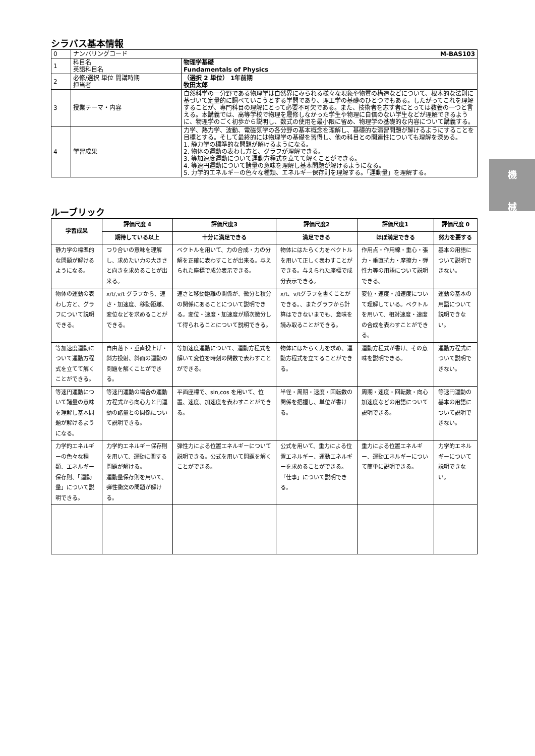シラバス基本情報
| 0 | ナンバリングコード M-BAS103 | |
| 1 | 科目名 英語科目名 | 物理学基礎 Fundamentals of Physics |
| 2 | 必修/選択 単位 開講時期 担当者 | （選択 2 単位） 1年前期 牧田太郎 |
| 3 | 授業テーマ・内容 | 自然科学の一分野である物理学は自然界にみられる様々な現象や物質の構造などについて、根本的な法則に基づいて定量的に調べていこうとする学問であり、理工学の基礎のひとつでもある。したがってこれを理解することが、専門科目の理解にとって必要不可欠である。また、技術者を志す者にとっては教養の一つと言える。本講義では、高等学校で物理を履修しなかった学生や物理に自信のない学生などが理解できるように、物理学のごく初歩から説明し、数式の使用を最小限に留め、物理学の基礎的な内容について講義する。 |
| 4 | 学習成果 | 力学、熱力学、波動、電磁気学の各分野の基本概念を理解し、基礎的な演習問題が解けるようにすることを目標とする。そして最終的には物理学の基礎を習得し、他の科目との関連性についても理解を深める。 1. 静力学の標準的な問題が解けるようになる。 2. 物体の運動の表わし方と、グラフが理解できる。 3. 等加速度運動について運動方程式を立てて解くことができる。 4. 等速円運動について諸量の意味を理解し基本問題が解けるようになる。 5. 力学的エネルギーの色々な種類、エネルギー保存則を理解する。「運動量」を理解する。 |
ルーブリック
| 学習成果 | 評価尺度 4 | 評価尺度3 | 評価尺度2 | 評価尺度1 | 評価尺度 0 |
| --- | --- | --- | --- | --- | --- |
| | 期待している以上 | 十分に満足できる | 満足できる | ほぼ満足できる | 努力を要する |
| 静力学の標準的な問題が解けるようになる。 | つり合いの意味を理解し、求めたい力の大きさと向きを求めることが出来る。 | ベクトルを用いて、力の合成・力の分解を正確に表わすことが出来る。与えられた座標で成分表示できる。 | 物体にはたらく力をベクトルを用いて正しく表わすことができる。与えられた座標で成分表示できる。 | 作用点・作用線・重心・張力・垂直抗力・摩擦力・弾性力等の用語について説明できる。 | 基本の用語について説明できない。 |
| 物体の運動の表わし方と、グラフについて説明できる。 | x/t/,v/t グラフから、速さ・加速度、移動距離、変位などを求めることができる。 | 速さと移動距離の関係が、微分と積分の関係にあることについて説明できる。変位・速度・加速度が順次微分して得られることについて説明できる。 | x/t、v/tグラフを書くことができる。、またグラフから計算はできないまでも、意味を読み取ることができる。 | 変位・速度・加速度について理解している。ベクトルを用いて、相対速度・速度の合成を表わすことができる。 | 運動の基本の用語について説明できない。 |
| 等加速度運動について運動方程式を立てて解くことができる。 | 自由落下・垂直投上げ・斜方投射、斜面の運動の問題を解くことができる。 | 等加速度運動について、運動方程式を解いて変位を時刻の関数で表わすことができる。 | 物体にはたらく力を求め、運動方程式を立てることができる。 | 運動方程式が書け、その意味を説明できる。 | 運動方程式について説明できない。 |
| 等速円運動について諸量の意味を理解し基本問題が解けるようになる。 | 等速円運動の場合の運動方程式から向心力と円運動の諸量との関係について説明できる。 | 平面座標で、sin,cos を用いて、位置、速度、加速度を表わすことができる。 | 半径・周期・速度・回転数の関係を把握し、単位が書ける。 | 周期・速度・回転数・向心加速度などの用語について説明できる。 | 等速円運動の基本の用語について説明できない。 |
| 力学的エネルギーの色々な種類、エネルギー保存則、「運動量」について説明できる。 | 力学的エネルギー保存則を用いて、運動に関する問題が解ける。 運動量保存則を用いて、弾性衝突の問題が解ける。 | 弾性力による位置エネルギーについて説明できる。公式を用いて問題を解くことができる。 | 公式を用いて、重力による位置エネルギー、運動エネルギーを求めることができる。「仕事」について説明できる。 | 重力による位置エネルギー、運動エネルギーについて簡単に説明できる。 | 力学的エネルギーについて説明できない。 |
機
械